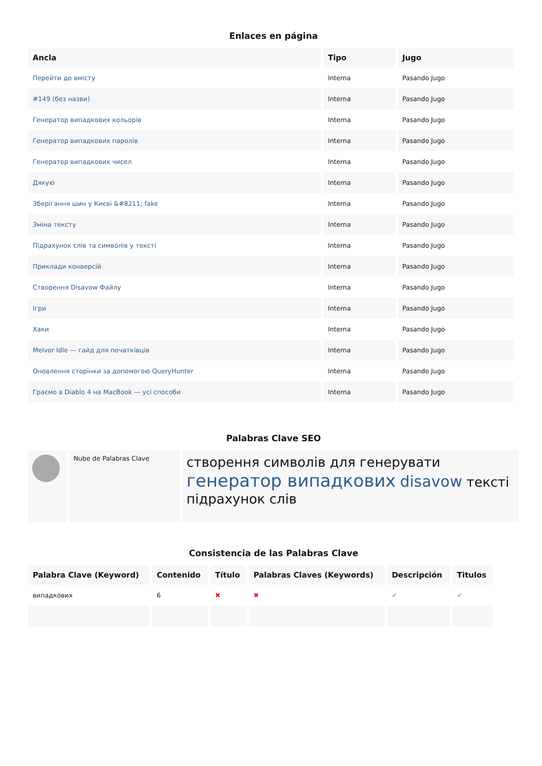Enlaces en página
| Ancla | Tipo | Jugo |
| --- | --- | --- |
| Перейти до вмісту | Interna | Pasando Jugo |
| #149 (без назви) | Interna | Pasando Jugo |
| Генератор випадкових кольорів | Interna | Pasando Jugo |
| Генератор випадкових паролів | Interna | Pasando Jugo |
| Генератор випадкових чисел | Interna | Pasando Jugo |
| Дякую | Interna | Pasando Jugo |
| Зберігання шин у Києві &#8211; fake | Interna | Pasando Jugo |
| Зміна тексту | Interna | Pasando Jugo |
| Підрахунок слів та символів у тексті | Interna | Pasando Jugo |
| Приклади конверсій | Interna | Pasando Jugo |
| Створення Disavow Файлу | Interna | Pasando Jugo |
| Ігри | Interna | Pasando Jugo |
| Хаки | Interna | Pasando Jugo |
| Melvor Idle — гайд для початківців | Interna | Pasando Jugo |
| Оновлення сторінки за допомогою QueryHunter | Interna | Pasando Jugo |
| Граємо в Diablo 4 на MacBook — усі способи | Interna | Pasando Jugo |
Palabras Clave SEO
Nube de Palabras Clave
створення символів для генерувати генератор випадкових disavow тексті підрахунок слів
Consistencia de las Palabras Clave
| Palabra Clave (Keyword) | Contenido | Título | Palabras Claves (Keywords) | Descripción | Titulos |
| --- | --- | --- | --- | --- | --- |
| випадкових | 6 | ✖ | ✖ | ✔ | ✔ |